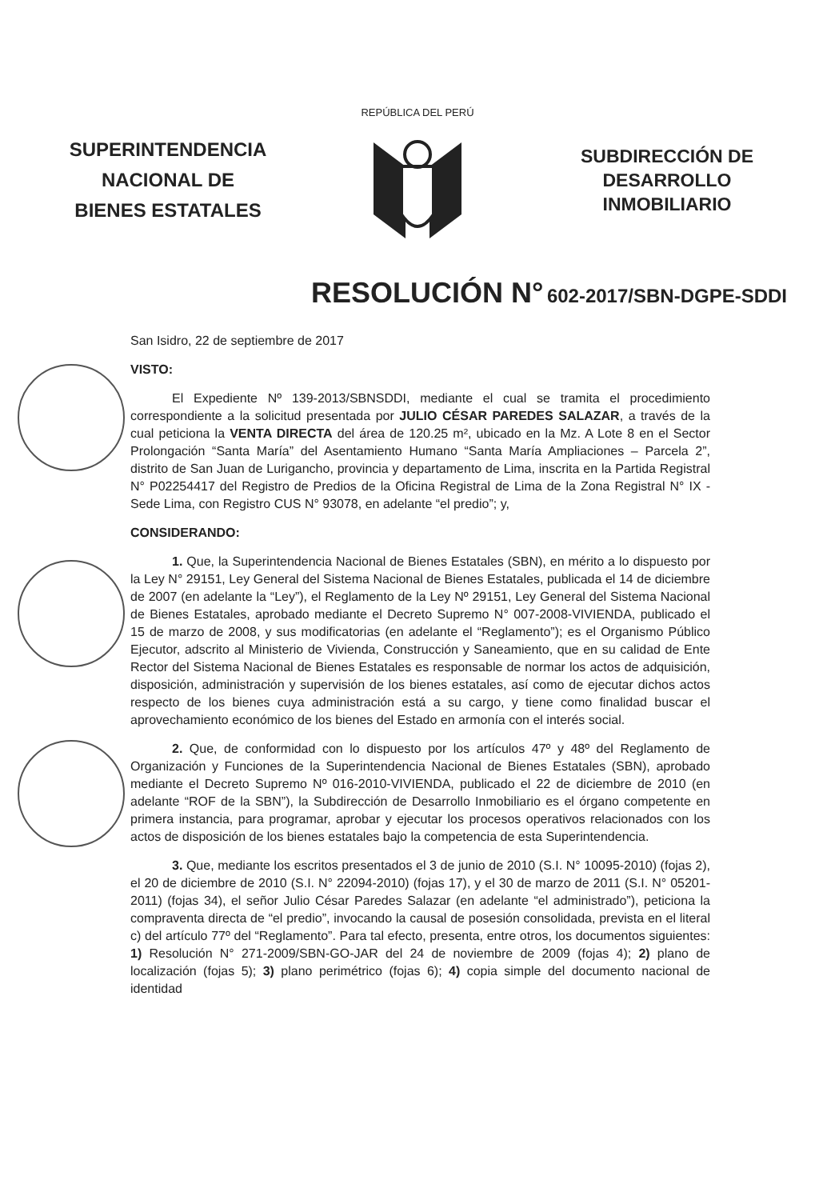SUPERINTENDENCIA
NACIONAL DE
BIENES ESTATALES
REPÚBLICA DEL PERÚ
SUBDIRECCIÓN DE
DESARROLLO
INMOBILIARIO
RESOLUCIÓN N° 602-2017/SBN-DGPE-SDDI
San Isidro, 22 de septiembre de 2017
VISTO:
El Expediente Nº 139-2013/SBNSDDI, mediante el cual se tramita el procedimiento correspondiente a la solicitud presentada por JULIO CÉSAR PAREDES SALAZAR, a través de la cual peticiona la VENTA DIRECTA del área de 120.25 m², ubicado en la Mz. A Lote 8 en el Sector Prolongación “Santa María” del Asentamiento Humano “Santa María Ampliaciones – Parcela 2”, distrito de San Juan de Lurigancho, provincia y departamento de Lima, inscrita en la Partida Registral N° P02254417 del Registro de Predios de la Oficina Registral de Lima de la Zona Registral N° IX - Sede Lima, con Registro CUS N° 93078, en adelante “el predio”; y,
CONSIDERANDO:
1. Que, la Superintendencia Nacional de Bienes Estatales (SBN), en mérito a lo dispuesto por la Ley N° 29151, Ley General del Sistema Nacional de Bienes Estatales, publicada el 14 de diciembre de 2007 (en adelante la “Ley”), el Reglamento de la Ley Nº 29151, Ley General del Sistema Nacional de Bienes Estatales, aprobado mediante el Decreto Supremo N° 007-2008-VIVIENDA, publicado el 15 de marzo de 2008, y sus modificatorias (en adelante el “Reglamento”); es el Organismo Público Ejecutor, adscrito al Ministerio de Vivienda, Construcción y Saneamiento, que en su calidad de Ente Rector del Sistema Nacional de Bienes Estatales es responsable de normar los actos de adquisición, disposición, administración y supervisión de los bienes estatales, así como de ejecutar dichos actos respecto de los bienes cuya administración está a su cargo, y tiene como finalidad buscar el aprovechamiento económico de los bienes del Estado en armonía con el interés social.
2. Que, de conformidad con lo dispuesto por los artículos 47º y 48º del Reglamento de Organización y Funciones de la Superintendencia Nacional de Bienes Estatales (SBN), aprobado mediante el Decreto Supremo Nº 016-2010-VIVIENDA, publicado el 22 de diciembre de 2010 (en adelante “ROF de la SBN”), la Subdirección de Desarrollo Inmobiliario es el órgano competente en primera instancia, para programar, aprobar y ejecutar los procesos operativos relacionados con los actos de disposición de los bienes estatales bajo la competencia de esta Superintendencia.
3. Que, mediante los escritos presentados el 3 de junio de 2010 (S.I. N° 10095-2010) (fojas 2), el 20 de diciembre de 2010 (S.I. N° 22094-2010) (fojas 17), y el 30 de marzo de 2011 (S.I. N° 05201-2011) (fojas 34), el señor Julio César Paredes Salazar (en adelante “el administrado”), peticiona la compraventa directa de “el predio”, invocando la causal de posesión consolidada, prevista en el literal c) del artículo 77º del “Reglamento”. Para tal efecto, presenta, entre otros, los documentos siguientes: 1) Resolución N° 271-2009/SBN-GO-JAR del 24 de noviembre de 2009 (fojas 4); 2) plano de localización (fojas 5); 3) plano perimétrico (fojas 6); 4) copia simple del documento nacional de identidad